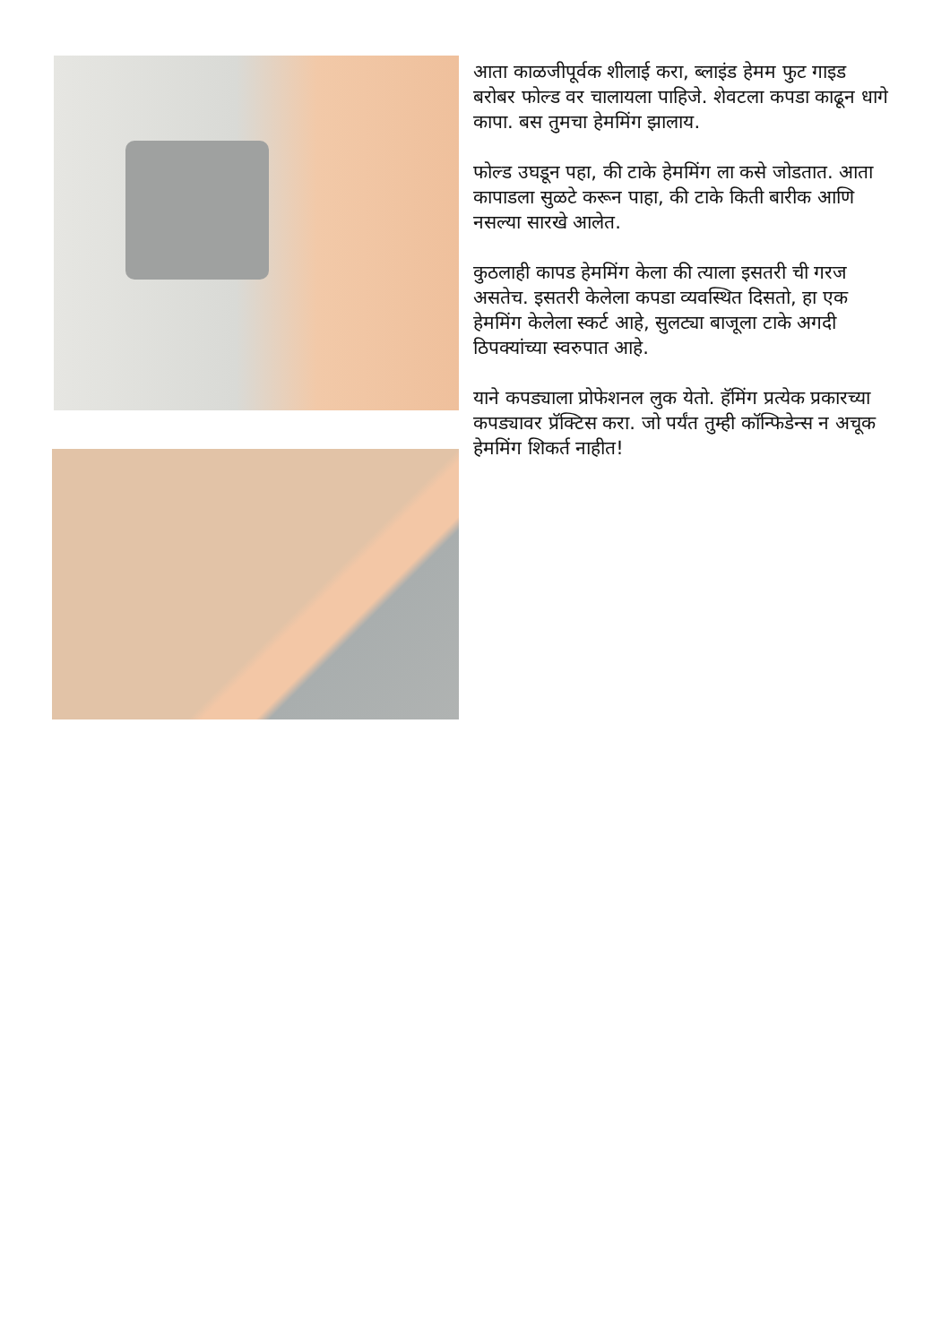आता काळजीपूर्वक शीलाई करा, ब्लाइंड हेमम फुट गाइड बरोबर फोल्ड वर चालायला पाहिजे. शेवटला कपडा काढून धागे कापा. बस तुमचा हेममिंग झालाय.
फोल्ड उघडून पहा, की टाके हेममिंग ला कसे जोडतात. आता कापाडला सुळटे करून पाहा, की टाके किती बारीक आणि नसल्या सारखे आलेत.
कुठलाही कापड हेममिंग केला की त्याला इसतरी ची गरज असतेच. इसतरी केलेला कपडा व्यवस्थित दिसतो, हा एक हेममिंग केलेला स्कर्ट आहे, सुलट्या बाजूला टाके अगदी ठिपक्यांच्या स्वरुपात आहे.
याने कपड्याला प्रोफेशनल लुक येतो. हॅमिंग प्रत्येक प्रकारच्या कपड्यावर प्रॅक्टिस करा. जो पर्यंत तुम्ही कॉन्फिडेन्स न अचूक हेममिंग शिकर्त नाहीत!